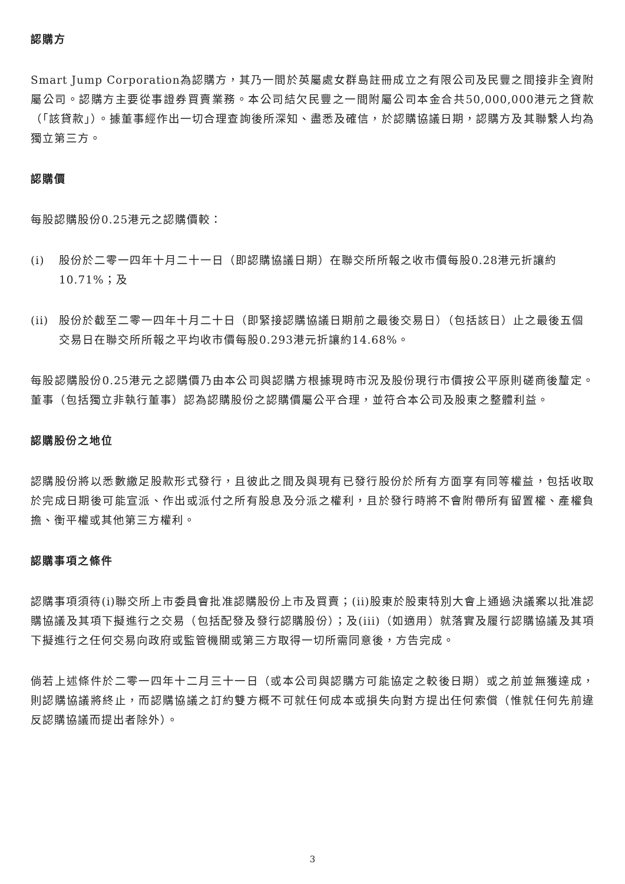認購方
Smart Jump Corporation為認購方，其乃一間於英屬處女群島註冊成立之有限公司及民豐之間接非全資附屬公司。認購方主要從事證券買賣業務。本公司結欠民豐之一間附屬公司本金合共50,000,000港元之貸款（「該貸款」）。據董事經作出一切合理查詢後所深知、盡悉及確信，於認購協議日期，認購方及其聯繫人均為獨立第三方。
認購價
每股認購股份0.25港元之認購價較：
(i) 股份於二零一四年十月二十一日（即認購協議日期）在聯交所所報之收市價每股0.28港元折讓約10.71%；及
(ii) 股份於截至二零一四年十月二十日（即緊接認購協議日期前之最後交易日）（包括該日）止之最後五個交易日在聯交所所報之平均收市價每股0.293港元折讓約14.68%。
每股認購股份0.25港元之認購價乃由本公司與認購方根據現時市況及股份現行市價按公平原則磋商後釐定。董事（包括獨立非執行董事）認為認購股份之認購價屬公平合理，並符合本公司及股東之整體利益。
認購股份之地位
認購股份將以悉數繳足股款形式發行，且彼此之間及與現有已發行股份於所有方面享有同等權益，包括收取於完成日期後可能宣派、作出或派付之所有股息及分派之權利，且於發行時將不會附帶所有留置權、產權負擔、衡平權或其他第三方權利。
認購事項之條件
認購事項須待(i)聯交所上市委員會批准認購股份上市及買賣；(ii)股東於股東特別大會上通過決議案以批准認購協議及其項下擬進行之交易（包括配發及發行認購股份）；及(iii)（如適用）就落實及履行認購協議及其項下擬進行之任何交易向政府或監管機關或第三方取得一切所需同意後，方告完成。
倘若上述條件於二零一四年十二月三十一日（或本公司與認購方可能協定之較後日期）或之前並無獲達成，則認購協議將終止，而認購協議之訂約雙方概不可就任何成本或損失向對方提出任何索償（惟就任何先前違反認購協議而提出者除外）。
3